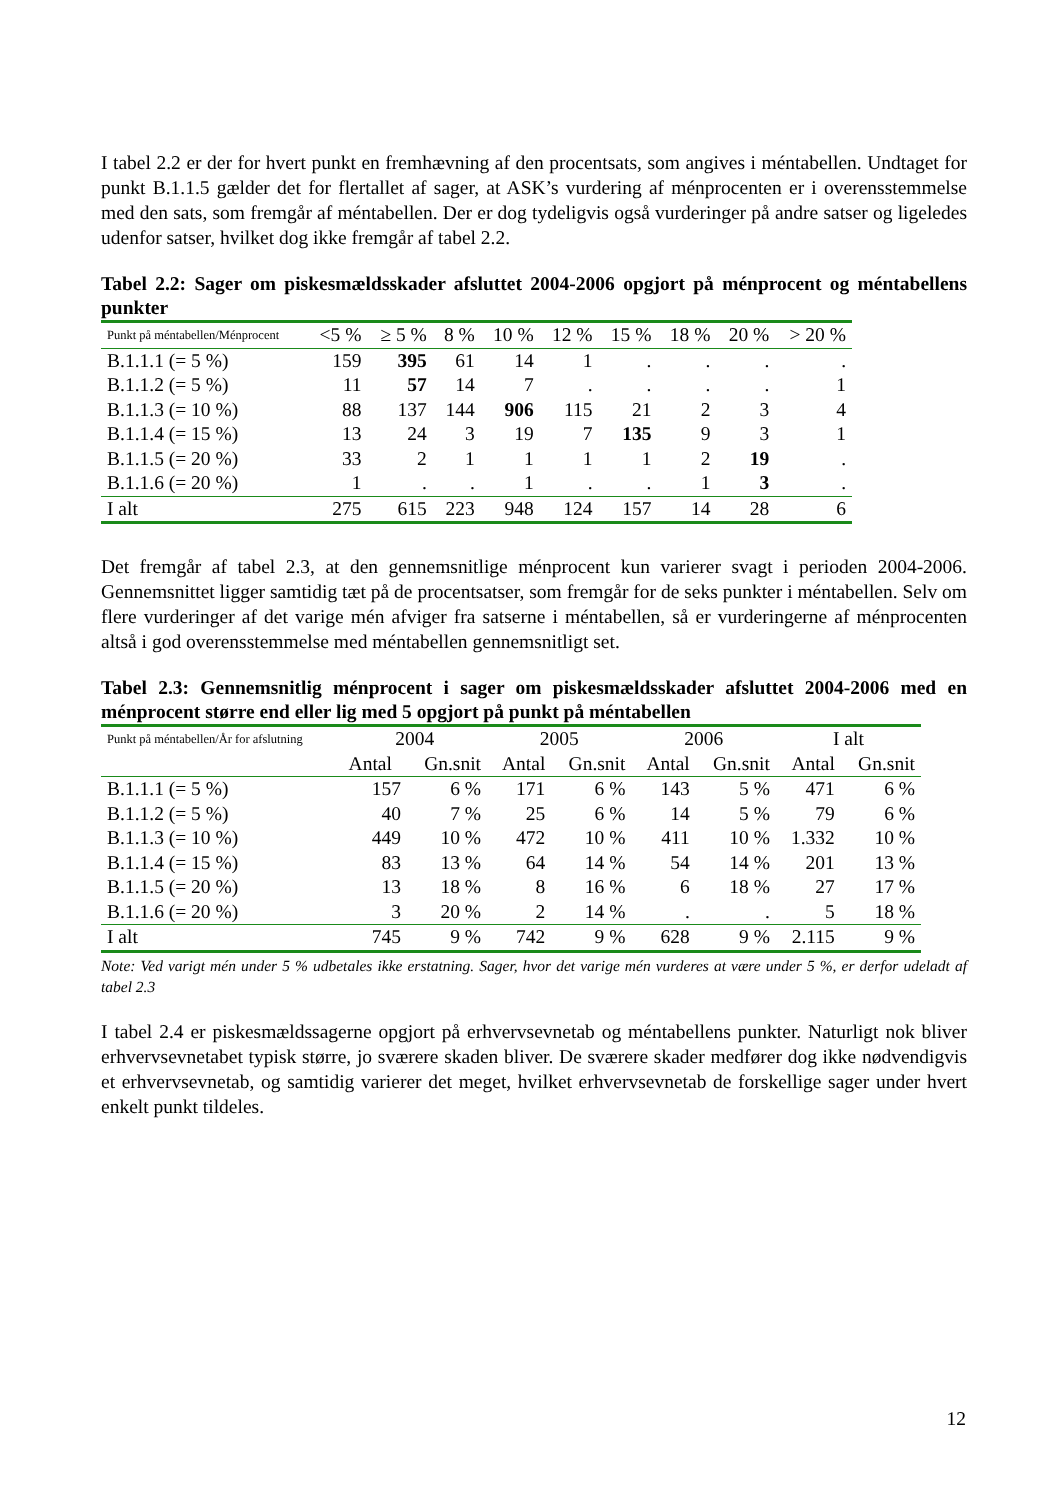I tabel 2.2 er der for hvert punkt en fremhævning af den procentsats, som angives i méntabellen. Undtaget for punkt B.1.1.5 gælder det for flertallet af sager, at ASK’s vurdering af ménprocenten er i overensstemmelse med den sats, som fremgår af méntabellen. Der er dog tydeligvis også vurderinger på andre satser og ligeledes udenfor satser, hvilket dog ikke fremgår af tabel 2.2.
Tabel 2.2: Sager om piskesmældsskader afsluttet 2004-2006 opgjort på ménprocent og méntabellens punkter
| Punkt på méntabellen/Ménprocent | <5 % | ≥ 5 % | 8 % | 10 % | 12 % | 15 % | 18 % | 20 % | > 20 % |
| --- | --- | --- | --- | --- | --- | --- | --- | --- | --- |
| B.1.1.1 (= 5 %) | 159 | 395 | 61 | 14 | 1 | . | . | . | . |
| B.1.1.2 (= 5 %) | 11 | 57 | 14 | 7 | . | . | . | . | 1 |
| B.1.1.3 (= 10 %) | 88 | 137 | 144 | 906 | 115 | 21 | 2 | 3 | 4 |
| B.1.1.4 (= 15 %) | 13 | 24 | 3 | 19 | 7 | 135 | 9 | 3 | 1 |
| B.1.1.5 (= 20 %) | 33 | 2 | 1 | 1 | 1 | 1 | 2 | 19 | . |
| B.1.1.6 (= 20 %) | 1 | . | . | 1 | . | . | 1 | 3 | . |
| I alt | 275 | 615 | 223 | 948 | 124 | 157 | 14 | 28 | 6 |
Det fremgår af tabel 2.3, at den gennemsnitlige ménprocent kun varierer svagt i perioden 2004-2006. Gennemsnittet ligger samtidig tæt på de procentsatser, som fremgår for de seks punkter i méntabellen. Selv om flere vurderinger af det varige mén afviger fra satserne i méntabellen, så er vurderingerne af ménprocenten altså i god overensstemmelse med méntabellen gennemsnitligt set.
Tabel 2.3: Gennemsnitlig ménprocent i sager om piskesmældsskader afsluttet 2004-2006 med en ménprocent større end eller lig med 5 opgjort på punkt på méntabellen
| Punkt på méntabellen/År for afslutning | 2004 | | 2005 | | 2006 | | I alt | |
| --- | --- | --- | --- | --- | --- | --- | --- | --- |
| | Antal | Gn.snit | Antal | Gn.snit | Antal | Gn.snit | Antal | Gn.snit |
| B.1.1.1 (= 5 %) | 157 | 6 % | 171 | 6 % | 143 | 5 % | 471 | 6 % |
| B.1.1.2 (= 5 %) | 40 | 7 % | 25 | 6 % | 14 | 5 % | 79 | 6 % |
| B.1.1.3 (= 10 %) | 449 | 10 % | 472 | 10 % | 411 | 10 % | 1.332 | 10 % |
| B.1.1.4 (= 15 %) | 83 | 13 % | 64 | 14 % | 54 | 14 % | 201 | 13 % |
| B.1.1.5 (= 20 %) | 13 | 18 % | 8 | 16 % | 6 | 18 % | 27 | 17 % |
| B.1.1.6 (= 20 %) | 3 | 20 % | 2 | 14 % | . | . | 5 | 18 % |
| I alt | 745 | 9 % | 742 | 9 % | 628 | 9 % | 2.115 | 9 % |
Note: Ved varigt mén under 5 % udbetales ikke erstatning. Sager, hvor det varige mén vurderes at være under 5 %, er derfor udeladt af tabel 2.3
I tabel 2.4 er piskesmældssagerne opgjort på erhvervsevnetab og méntabellens punkter. Naturligt nok bliver erhvervsevnetabet typisk større, jo sværere skaden bliver. De sværere skader medfører dog ikke nødvendigvis et erhvervsevnetab, og samtidig varierer det meget, hvilket erhvervsevnetab de forskellige sager under hvert enkelt punkt tildeles.
12